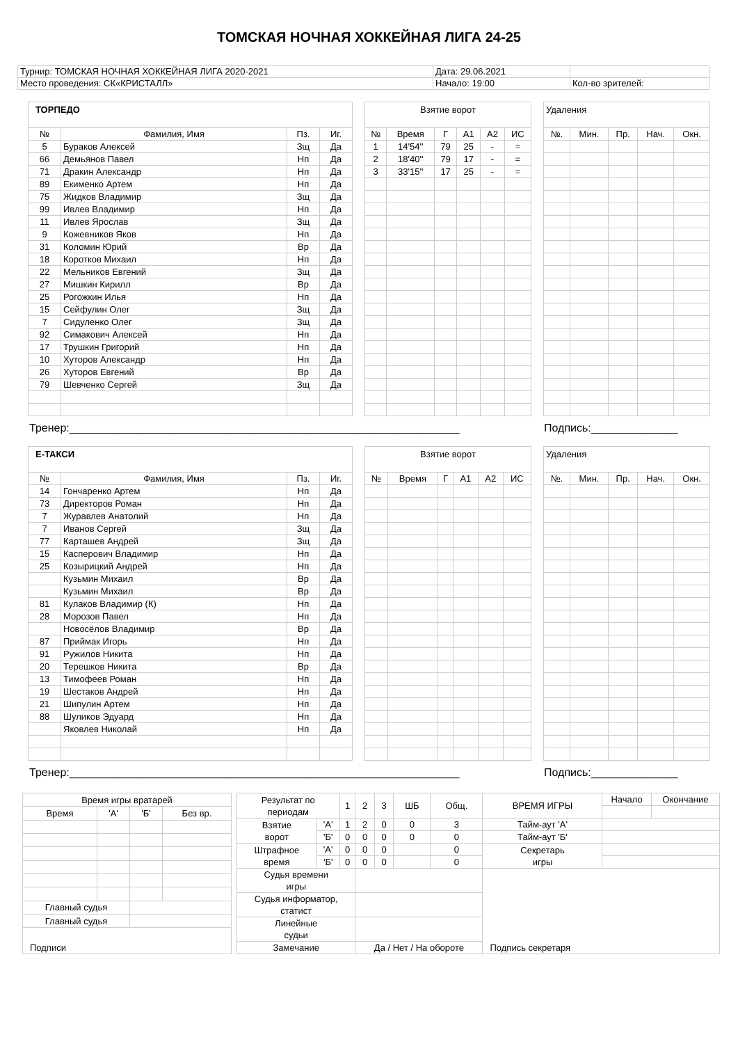ТОМСКАЯ НОЧНАЯ ХОККЕЙНАЯ ЛИГА 24-25
| Турнир: ТОМСКАЯ НОЧНАЯ ХОККЕЙНАЯ ЛИГА 2020-2021 | Дата: 29.06.2021 | |
| Место проведения: СК«КРИСТАЛЛ» | Начало: 19:00 | Кол-во зрителей: |
| ТОРПЕДО | | | |
| № | Фамилия, Имя | Пз. | Иг. |
| 5 | Бураков Алексей | Зщ | Да |
| 66 | Демьянов Павел | Нп | Да |
| 71 | Дракин Александр | Нп | Да |
| 89 | Екименко Артем | Нп | Да |
| 75 | Жидков Владимир | Зщ | Да |
| 99 | Ивлев Владимир | Нп | Да |
| 11 | Ивлев Ярослав | Зщ | Да |
| 9 | Кожевников Яков | Нп | Да |
| 31 | Коломин Юрий | Вр | Да |
| 18 | Коротков Михаил | Нп | Да |
| 22 | Мельников Евгений | Зщ | Да |
| 27 | Мишкин Кирилл | Вр | Да |
| 25 | Рогожкин Илья | Нп | Да |
| 15 | Сейфулин Олег | Зщ | Да |
| 7 | Сидуленко Олег | Зщ | Да |
| 92 | Симакович Алексей | Нп | Да |
| 17 | Трушкин Григорий | Нп | Да |
| 10 | Хуторов Александр | Нп | Да |
| 26 | Хуторов Евгений | Вр | Да |
| 79 | Шевченко Сергей | Зщ | Да |
| Взятие ворот | | | | | |
| № | Время | Г | А1 | А2 | ИС |
| 1 | 14'54'' | 79 | 25 | - | = |
| 2 | 18'40'' | 79 | 17 | - | = |
| 3 | 33'15'' | 17 | 25 | - | = |
| Удаления | | | | |
| №. | Мин. | Пр. | Нач. | Окн. |
Тренер:_______________________________________________________________ Подпись:______________
| Е-ТАКСИ | | | |
| № | Фамилия, Имя | Пз. | Иг. |
| 14 | Гончаренко Артем | Нп | Да |
| 73 | Директоров Роман | Нп | Да |
| 7 | Журавлев Анатолий | Нп | Да |
| 7 | Иванов Сергей | Зщ | Да |
| 77 | Карташев Андрей | Зщ | Да |
| 15 | Касперович Владимир | Нп | Да |
| 25 | Козырицкий Андрей | Нп | Да |
| | Кузьмин Михаил | Вр | Да |
| | Кузьмин Михаил | Вр | Да |
| 81 | Кулаков Владимир (К) | Нп | Да |
| 28 | Морозов Павел | Нп | Да |
| | Новосёлов Владимир | Вр | Да |
| 87 | Приймак Игорь | Нп | Да |
| 91 | Ружилов Никита | Нп | Да |
| 20 | Терешков Никита | Вр | Да |
| 13 | Тимофеев Роман | Нп | Да |
| 19 | Шестаков Андрей | Нп | Да |
| 21 | Шипулин Артем | Нп | Да |
| 88 | Шуликов Эдуард | Нп | Да |
| | Яковлев Николай | Нп | Да |
| Взятие ворот | | | | | |
| № | Время | Г | А1 | А2 | ИС |
| Удаления | | | | |
| №. | Мин. | Пр. | Нач. | Окн. |
Тренер:_______________________________________________________________ Подпись:______________
| Время игры вратарей | | | |
| Время | 'А' | 'Б' | Без вр. |
| Главный судья | | | |
| Главный судья | | | |
| Подписи | | | |
| Результат по периодам | | 1 | 2 | 3 | ШБ | Общ. | ВРЕМЯ ИГРЫ | Начало | Окончание |
| Взятие ворот | 'А' | 1 | 2 | 0 | 0 | 3 | Тайм-аут 'А' | | |
| | 'Б' | 0 | 0 | 0 | 0 | 0 | Тайм-аут 'Б' | | |
| Штрафное время | 'А' | 0 | 0 | 0 | | 0 | Секретарь игры | | |
| | 'Б' | 0 | 0 | 0 | | 0 | | | |
| Судья времени игры | | | | | | | Подпись секретаря | | |
| Судья информатор, статист | | | | | | | | | |
| Линейные судьи | | | | | | | | | |
| Замечание | | | Да / Нет / На обороте | | | | | | |